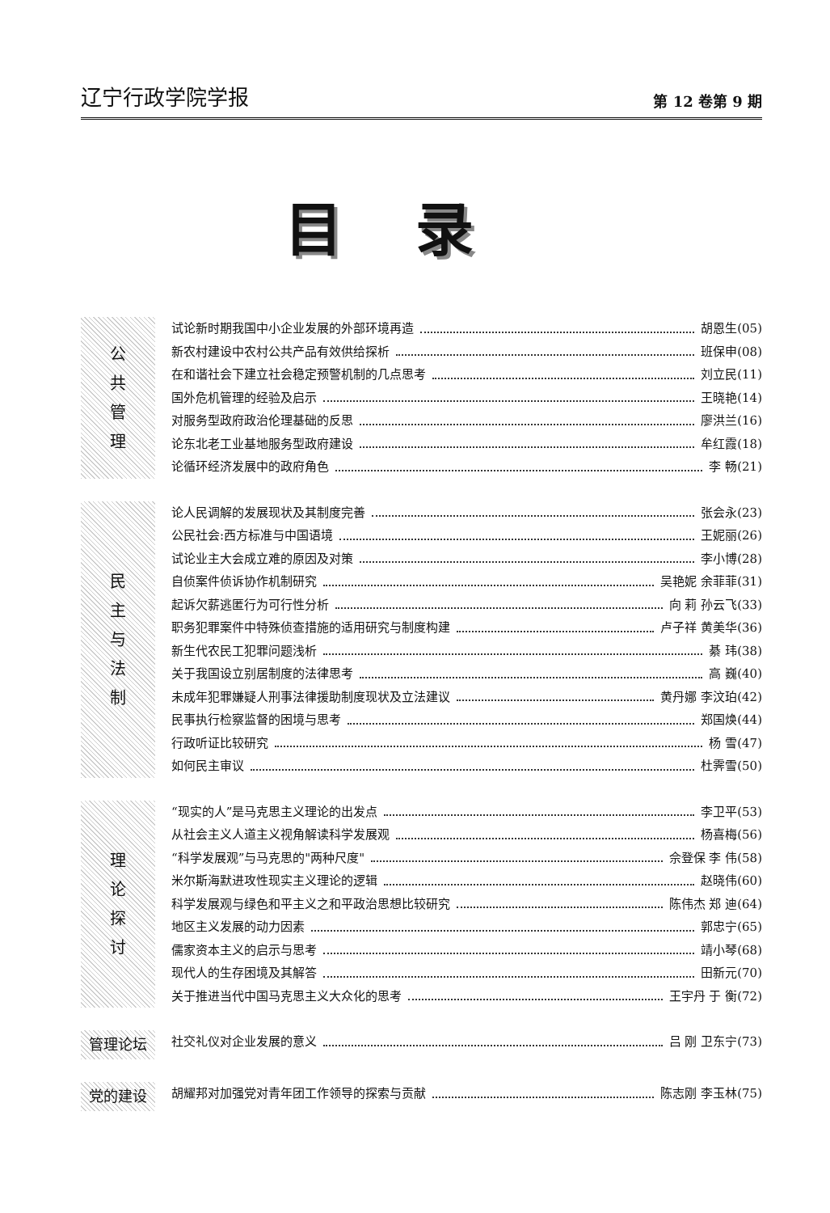辽宁行政学院学报 第 12 卷第 9 期
目录
公
共
管
理
试论新时期我国中小企业发展的外部环境再造 胡恩生(05)
新农村建设中农村公共产品有效供给探析 班保申(08)
在和谐社会下建立社会稳定预警机制的几点思考 刘立民(11)
国外危机管理的经验及启示 王晓艳(14)
对服务型政府政治伦理基础的反思 廖洪兰(16)
论东北老工业基地服务型政府建设 牟红霞(18)
论循环经济发展中的政府角色 李 畅(21)
民
主
与
法
制
论人民调解的发展现状及其制度完善 张会永(23)
公民社会:西方标准与中国语境 王妮丽(26)
试论业主大会成立难的原因及对策 李小博(28)
自侦案件侦诉协作机制研究 吴艳妮 余菲菲(31)
起诉欠薪逃匿行为可行性分析 向 莉 孙云飞(33)
职务犯罪案件中特殊侦查措施的适用研究与制度构建 卢子祥 黄美华(36)
新生代农民工犯罪问题浅析 綦 玮(38)
关于我国设立别居制度的法律思考 高 巍(40)
未成年犯罪嫌疑人刑事法律援助制度现状及立法建议 黄丹娜 李汶珀(42)
民事执行检察监督的困境与思考 郑国焕(44)
行政听证比较研究 杨 雪(47)
如何民主审议 杜霁雪(50)
理
论
探
讨
“现实的人”是马克思主义理论的出发点 李卫平(53)
从社会主义人道主义视角解读科学发展观 杨喜梅(56)
“科学发展观”与马克思的"两种尺度" 佘登保 李 伟(58)
米尔斯海默进攻性现实主义理论的逻辑 赵晓伟(60)
科学发展观与绿色和平主义之和平政治思想比较研究 陈伟杰 郑 迪(64)
地区主义发展的动力因素 郭忠宁(65)
儒家资本主义的启示与思考 靖小琴(68)
现代人的生存困境及其解答 田新元(70)
关于推进当代中国马克思主义大众化的思考 王宇丹 于 衡(72)
管理论坛
社交礼仪对企业发展的意义 吕 刚 卫东宁(73)
党的建设
胡耀邦对加强党对青年团工作领导的探索与贡献 陈志刚 李玉林(75)